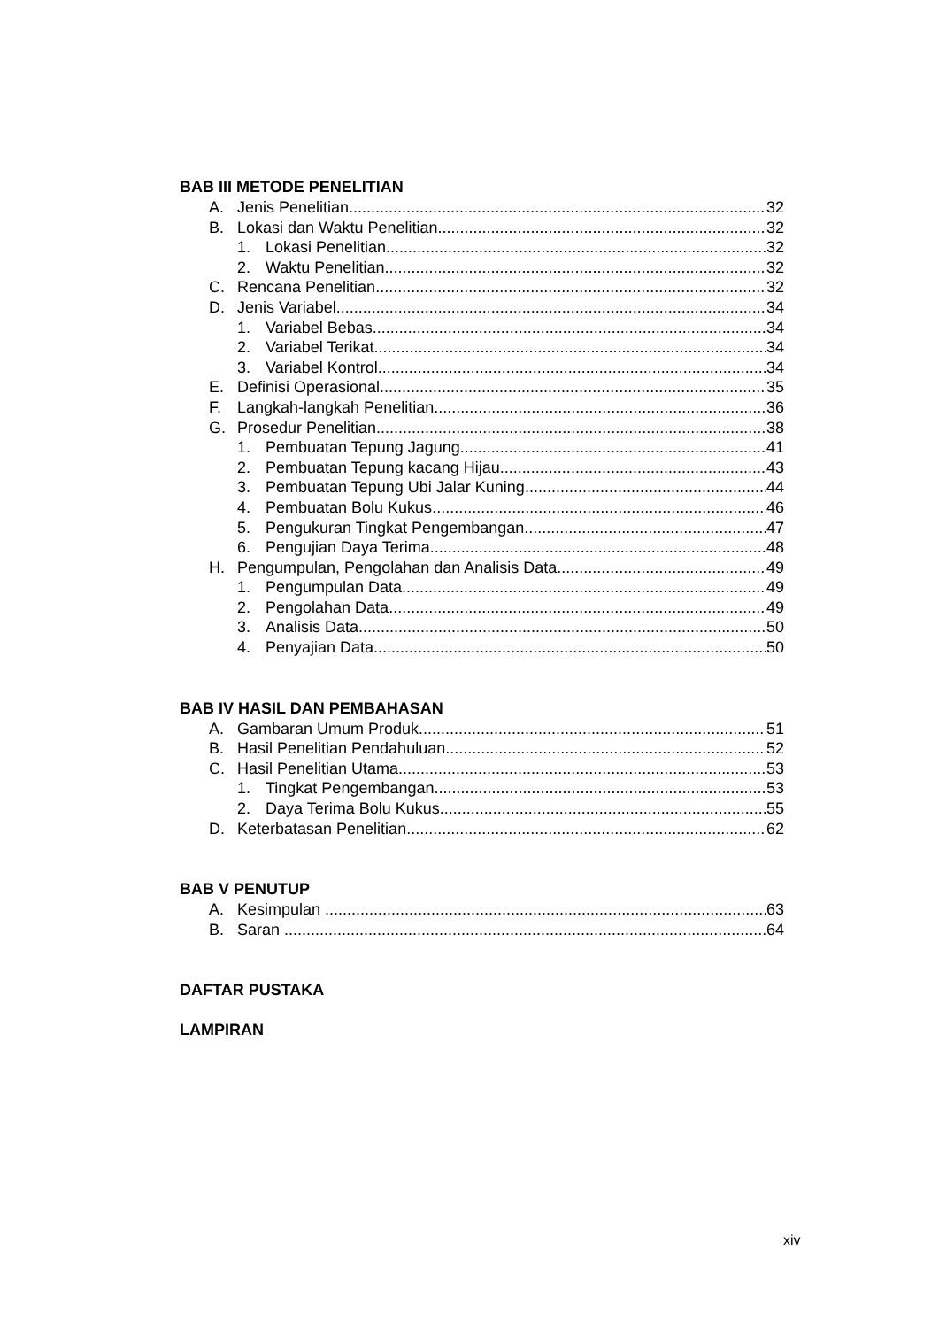BAB III METODE PENELITIAN
A. Jenis Penelitian 32
B. Lokasi dan Waktu Penelitian 32
1. Lokasi Penelitian 32
2. Waktu Penelitian 32
C. Rencana Penelitian 32
D. Jenis Variabel 34
1. Variabel Bebas 34
2. Variabel Terikat 34
3. Variabel Kontrol 34
E. Definisi Operasional 35
F. Langkah-langkah Penelitian 36
G. Prosedur Penelitian 38
1. Pembuatan Tepung Jagung 41
2. Pembuatan Tepung kacang Hijau 43
3. Pembuatan Tepung Ubi Jalar Kuning 44
4. Pembuatan Bolu Kukus 46
5. Pengukuran Tingkat Pengembangan 47
6. Pengujian Daya Terima 48
H. Pengumpulan, Pengolahan dan Analisis Data 49
1. Pengumpulan Data 49
2. Pengolahan Data 49
3. Analisis Data 50
4. Penyajian Data 50
BAB IV HASIL DAN PEMBAHASAN
A. Gambaran Umum Produk 51
B. Hasil Penelitian Pendahuluan 52
C. Hasil Penelitian Utama 53
1. Tingkat Pengembangan 53
2. Daya Terima Bolu Kukus 55
D. Keterbatasan Penelitian 62
BAB V PENUTUP
A. Kesimpulan . 63
B. Saran .......... 64
DAFTAR PUSTAKA
LAMPIRAN
xiv